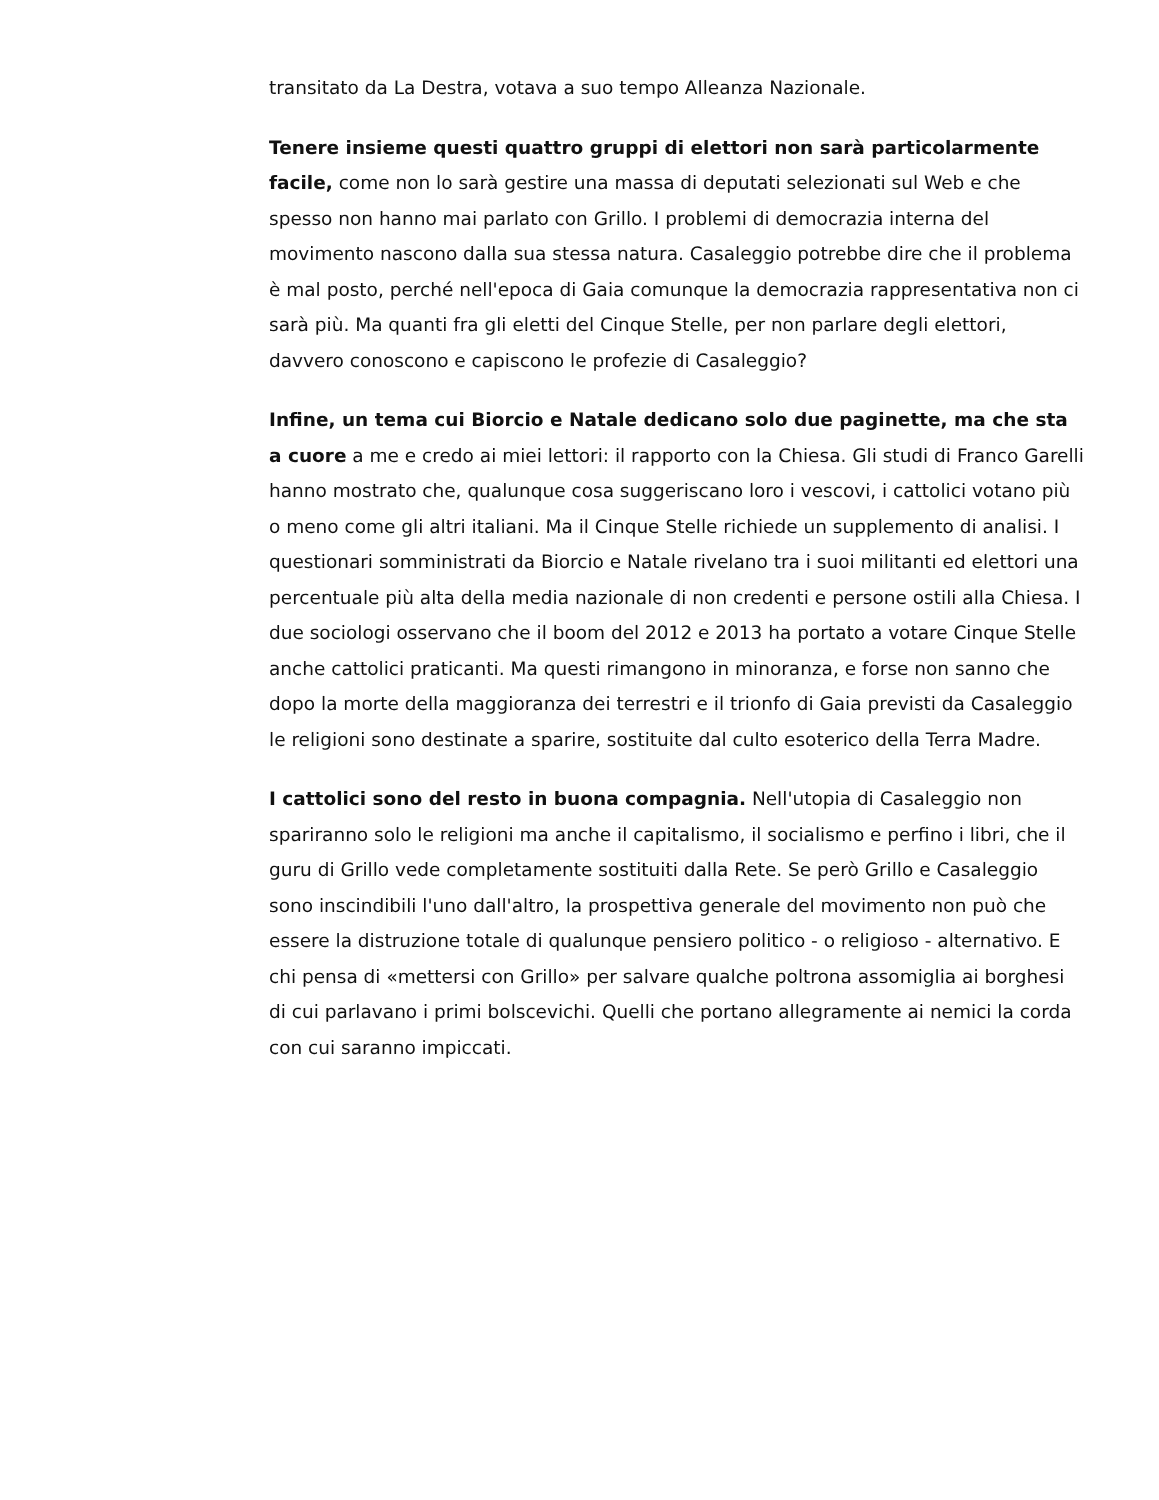transitato da La Destra, votava a suo tempo Alleanza Nazionale.
Tenere insieme questi quattro gruppi di elettori non sarà particolarmente facile, come non lo sarà gestire una massa di deputati selezionati sul Web e che spesso non hanno mai parlato con Grillo. I problemi di democrazia interna del movimento nascono dalla sua stessa natura. Casaleggio potrebbe dire che il problema è mal posto, perché nell'epoca di Gaia comunque la democrazia rappresentativa non ci sarà più. Ma quanti fra gli eletti del Cinque Stelle, per non parlare degli elettori, davvero conoscono e capiscono le profezie di Casaleggio?
Infine, un tema cui Biorcio e Natale dedicano solo due paginette, ma che sta a cuore a me e credo ai miei lettori: il rapporto con la Chiesa. Gli studi di Franco Garelli hanno mostrato che, qualunque cosa suggeriscano loro i vescovi, i cattolici votano più o meno come gli altri italiani. Ma il Cinque Stelle richiede un supplemento di analisi. I questionari somministrati da Biorcio e Natale rivelano tra i suoi militanti ed elettori una percentuale più alta della media nazionale di non credenti e persone ostili alla Chiesa. I due sociologi osservano che il boom del 2012 e 2013 ha portato a votare Cinque Stelle anche cattolici praticanti. Ma questi rimangono in minoranza, e forse non sanno che dopo la morte della maggioranza dei terrestri e il trionfo di Gaia previsti da Casaleggio le religioni sono destinate a sparire, sostituite dal culto esoterico della Terra Madre.
I cattolici sono del resto in buona compagnia. Nell'utopia di Casaleggio non spariranno solo le religioni ma anche il capitalismo, il socialismo e perfino i libri, che il guru di Grillo vede completamente sostituiti dalla Rete. Se però Grillo e Casaleggio sono inscindibili l'uno dall'altro, la prospettiva generale del movimento non può che essere la distruzione totale di qualunque pensiero politico - o religioso - alternativo. E chi pensa di «mettersi con Grillo» per salvare qualche poltrona assomiglia ai borghesi di cui parlavano i primi bolscevichi. Quelli che portano allegramente ai nemici la corda con cui saranno impiccati.